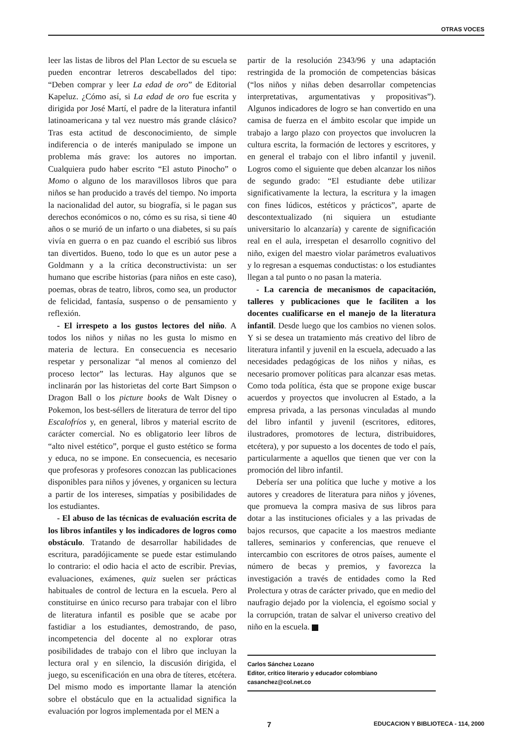OTRAS VOCES
leer las listas de libros del Plan Lector de su escuela se pueden encontrar letreros descabellados del tipo: “Deben comprar y leer La edad de oro” de Editorial Kapeluz. ¿Cómo así, si La edad de oro fue escrita y dirigida por José Martí, el padre de la literatura infantil latinoamericana y tal vez nuestro más grande clásico? Tras esta actitud de desconocimiento, de simple indiferencia o de interés manipulado se impone un problema más grave: los autores no importan. Cualquiera pudo haber escrito “El astuto Pinocho” o Momo o alguno de los maravillosos libros que para niños se han producido a través del tiempo. No importa la nacionalidad del autor, su biografía, si le pagan sus derechos económicos o no, cómo es su risa, si tiene 40 años o se murió de un infarto o una diabetes, si su país vivía en guerra o en paz cuando el escribió sus libros tan divertidos. Bueno, todo lo que es un autor pese a Goldmann y a la crítica deconstructivista: un ser humano que escribe historias (para niños en este caso), poemas, obras de teatro, libros, como sea, un productor de felicidad, fantasía, suspenso o de pensamiento y reflexión.
- El irrespeto a los gustos lectores del niño. A todos los niños y niñas no les gusta lo mismo en materia de lectura. En consecuencia es necesario respetar y personalizar “al menos al comienzo del proceso lector” las lecturas. Hay algunos que se inclinarán por las historietas del corte Bart Simpson o Dragon Ball o los picture books de Walt Disney o Pokemon, los best-séllers de literatura de terror del tipo Escalofríos y, en general, libros y material escrito de carácter comercial. No es obligatorio leer libros de “alto nivel estético”, porque el gusto estético se forma y educa, no se impone. En consecuencia, es necesario que profesoras y profesores conozcan las publicaciones disponibles para niños y jóvenes, y organicen su lectura a partir de los intereses, simpatías y posibilidades de los estudiantes.
- El abuso de las técnicas de evaluación escrita de los libros infantiles y los indicadores de logros como obstáculo. Tratando de desarrollar habilidades de escritura, paradójicamente se puede estar estimulando lo contrario: el odio hacia el acto de escribir. Previas, evaluaciones, exámenes, quiz suelen ser prácticas habituales de control de lectura en la escuela. Pero al constituirse en único recurso para trabajar con el libro de literatura infantil es posible que se acabe por fastidiar a los estudiantes, demostrando, de paso, incompetencia del docente al no explorar otras posibilidades de trabajo con el libro que incluyan la lectura oral y en silencio, la discusión dirigida, el juego, su escenificación en una obra de títeres, etcétera. Del mismo modo es importante llamar la atención sobre el obstáculo que en la actualidad significa la evaluación por logros implementada por el MEN a
partir de la resolución 2343/96 y una adaptación restringida de la promoción de competencias básicas (“los niños y niñas deben desarrollar competencias interpretativas, argumentativas y propositivas”). Algunos indicadores de logro se han convertido en una camisa de fuerza en el ámbito escolar que impide un trabajo a largo plazo con proyectos que involucren la cultura escrita, la formación de lectores y escritores, y en general el trabajo con el libro infantil y juvenil. Logros como el siguiente que deben alcanzar los niños de segundo grado: “El estudiante debe utilizar significativamente la lectura, la escritura y la imagen con fines lúdicos, estéticos y prácticos”, aparte de descontextualizado (ni siquiera un estudiante universitario lo alcanzaría) y carente de significación real en el aula, irrespetan el desarrollo cognitivo del niño, exigen del maestro violar parámetros evaluativos y lo regresan a esquemas conductistas: o los estudiantes llegan a tal punto o no pasan la materia.
- La carencia de mecanismos de capacitación, talleres y publicaciones que le faciliten a los docentes cualificarse en el manejo de la literatura infantil. Desde luego que los cambios no vienen solos. Y si se desea un tratamiento más creativo del libro de literatura infantil y juvenil en la escuela, adecuado a las necesidades pedagógicas de los niños y niñas, es necesario promover políticas para alcanzar esas metas. Como toda política, ésta que se propone exige buscar acuerdos y proyectos que involucren al Estado, a la empresa privada, a las personas vinculadas al mundo del libro infantil y juvenil (escritores, editores, ilustradores, promotores de lectura, distribuidores, etcétera), y por supuesto a los docentes de todo el país, particularmente a aquellos que tienen que ver con la promoción del libro infantil.
Debería ser una política que luche y motive a los autores y creadores de literatura para niños y jóvenes, que promueva la compra masiva de sus libros para dotar a las instituciones oficiales y a las privadas de bajos recursos, que capacite a los maestros mediante talleres, seminarios y conferencias, que renueve el intercambio con escritores de otros países, aumente el número de becas y premios, y favorezca la investigación a través de entidades como la Red Prolectura y otras de carácter privado, que en medio del naufragio dejado por la violencia, el egoísmo social y la corrupción, tratan de salvar el universo creativo del niño en la escuela.
Carlos Sánchez Lozano
Editor, crítico literario y educador colombiano
casanchez@col.net.co
7 EDUCACION Y BIBLIOTECA - 114, 2000